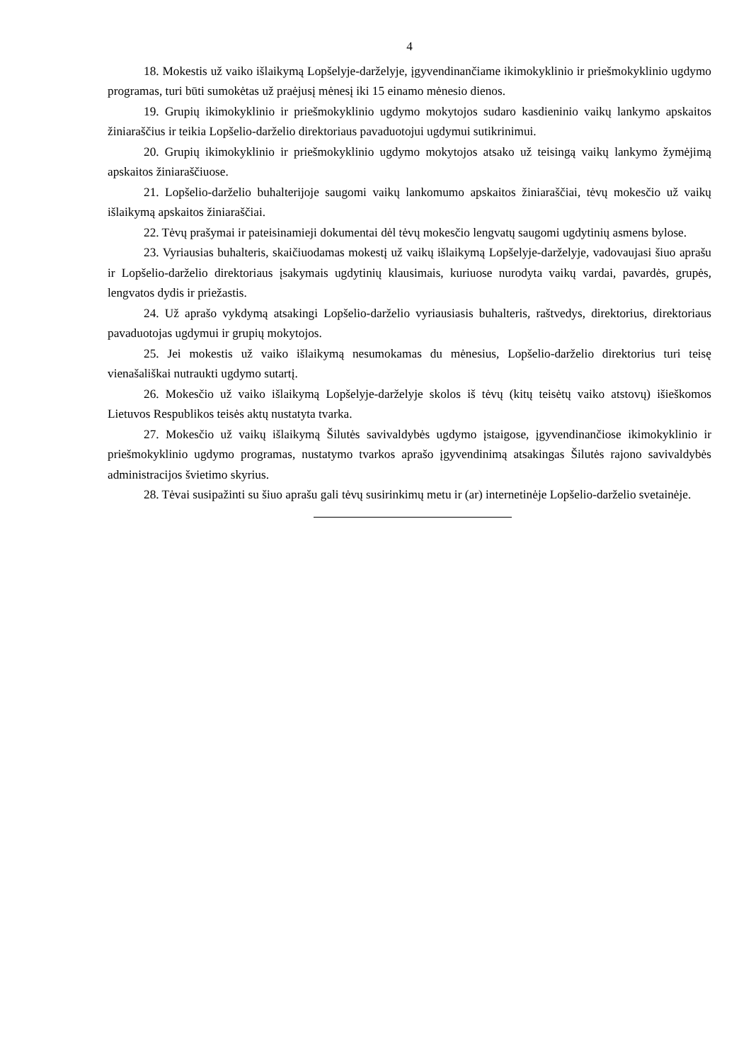4
18. Mokestis už vaiko išlaikymą Lopšelyje-darželyje, įgyvendinančiame ikimokyklinio ir priešmokyklinio ugdymo programas, turi būti sumokėtas už praėjusį mėnesį iki 15 einamo mėnesio dienos.
19. Grupių ikimokyklinio ir priešmokyklinio ugdymo mokytojos sudaro kasdieninio vaikų lankymo apskaitos žiniaraščius ir teikia Lopšelio-darželio direktoriaus pavaduotojui ugdymui sutikrinimui.
20. Grupių ikimokyklinio ir priešmokyklinio ugdymo mokytojos atsako už teisingą vaikų lankymo žymėjimą apskaitos žiniaraščiuose.
21. Lopšelio-darželio buhalterijoje saugomi vaikų lankomumo apskaitos žiniaraščiai, tėvų mokesčio už vaikų išlaikymą apskaitos žiniaraščiai.
22. Tėvų prašymai ir pateisinamieji dokumentai dėl tėvų mokesčio lengvatų saugomi ugdytinių asmens bylose.
23. Vyriausias buhalteris, skaičiuodamas mokestį už vaikų išlaikymą Lopšelyje-darželyje, vadovaujasi šiuo aprašu ir Lopšelio-darželio direktoriaus įsakymais ugdytinių klausimais, kuriuose nurodyta vaikų vardai, pavardės, grupės, lengvatos dydis ir priežastis.
24. Už aprašo vykdymą atsakingi Lopšelio-darželio vyriausiasis buhalteris, raštvedys, direktorius, direktoriaus pavaduotojas ugdymui ir grupių mokytojos.
25. Jei mokestis už vaiko išlaikymą nesumokamas du mėnesius, Lopšelio-darželio direktorius turi teisę vienašališkai nutraukti ugdymo sutartį.
26. Mokesčio už vaiko išlaikymą Lopšelyje-darželyje skolos iš tėvų (kitų teisėtų vaiko atstovų) išieškomos Lietuvos Respublikos teisės aktų nustatyta tvarka.
27. Mokesčio už vaikų išlaikymą Šilutės savivaldybės ugdymo įstaigose, įgyvendinančiose ikimokyklinio ir priešmokyklinio ugdymo programas, nustatymo tvarkos aprašo įgyvendinimą atsakingas Šilutės rajono savivaldybės administracijos švietimo skyrius.
28. Tėvai susipažinti su šiuo aprašu gali tėvų susirinkimų metu ir (ar) internetinėje Lopšelio-darželio svetainėje.